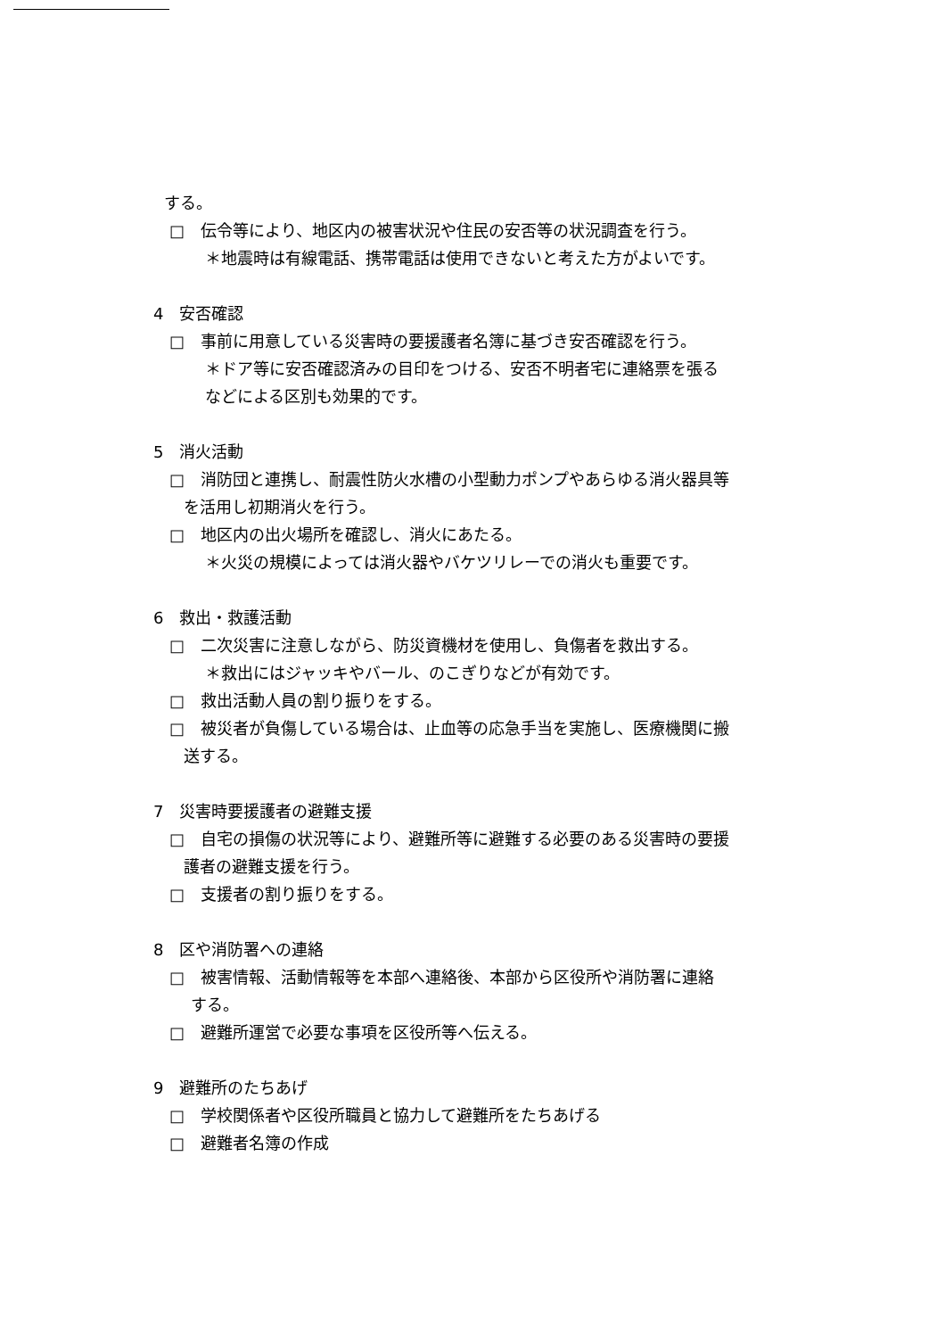する。
□　伝令等により、地区内の被害状況や住民の安否等の状況調査を行う。
＊地震時は有線電話、携帯電話は使用できないと考えた方がよいです。
4　安否確認
□　事前に用意している災害時の要援護者名簿に基づき安否確認を行う。
＊ドア等に安否確認済みの目印をつける、安否不明者宅に連絡票を張る
などによる区別も効果的です。
5　消火活動
□　消防団と連携し、耐震性防火水槽の小型動力ポンプやあらゆる消火器具等
を活用し初期消火を行う。
□　地区内の出火場所を確認し、消火にあたる。
＊火災の規模によっては消火器やバケツリレーでの消火も重要です。
6　救出・救護活動
□　二次災害に注意しながら、防災資機材を使用し、負傷者を救出する。
＊救出にはジャッキやバール、のこぎりなどが有効です。
□　救出活動人員の割り振りをする。
□　被災者が負傷している場合は、止血等の応急手当を実施し、医療機関に搬
送する。
7　災害時要援護者の避難支援
□　自宅の損傷の状況等により、避難所等に避難する必要のある災害時の要援
護者の避難支援を行う。
□　支援者の割り振りをする。
8　区や消防署への連絡
□　被害情報、活動情報等を本部へ連絡後、本部から区役所や消防署に連絡
する。
□　避難所運営で必要な事項を区役所等へ伝える。
9　避難所のたちあげ
□　学校関係者や区役所職員と協力して避難所をたちあげる
□　避難者名簿の作成